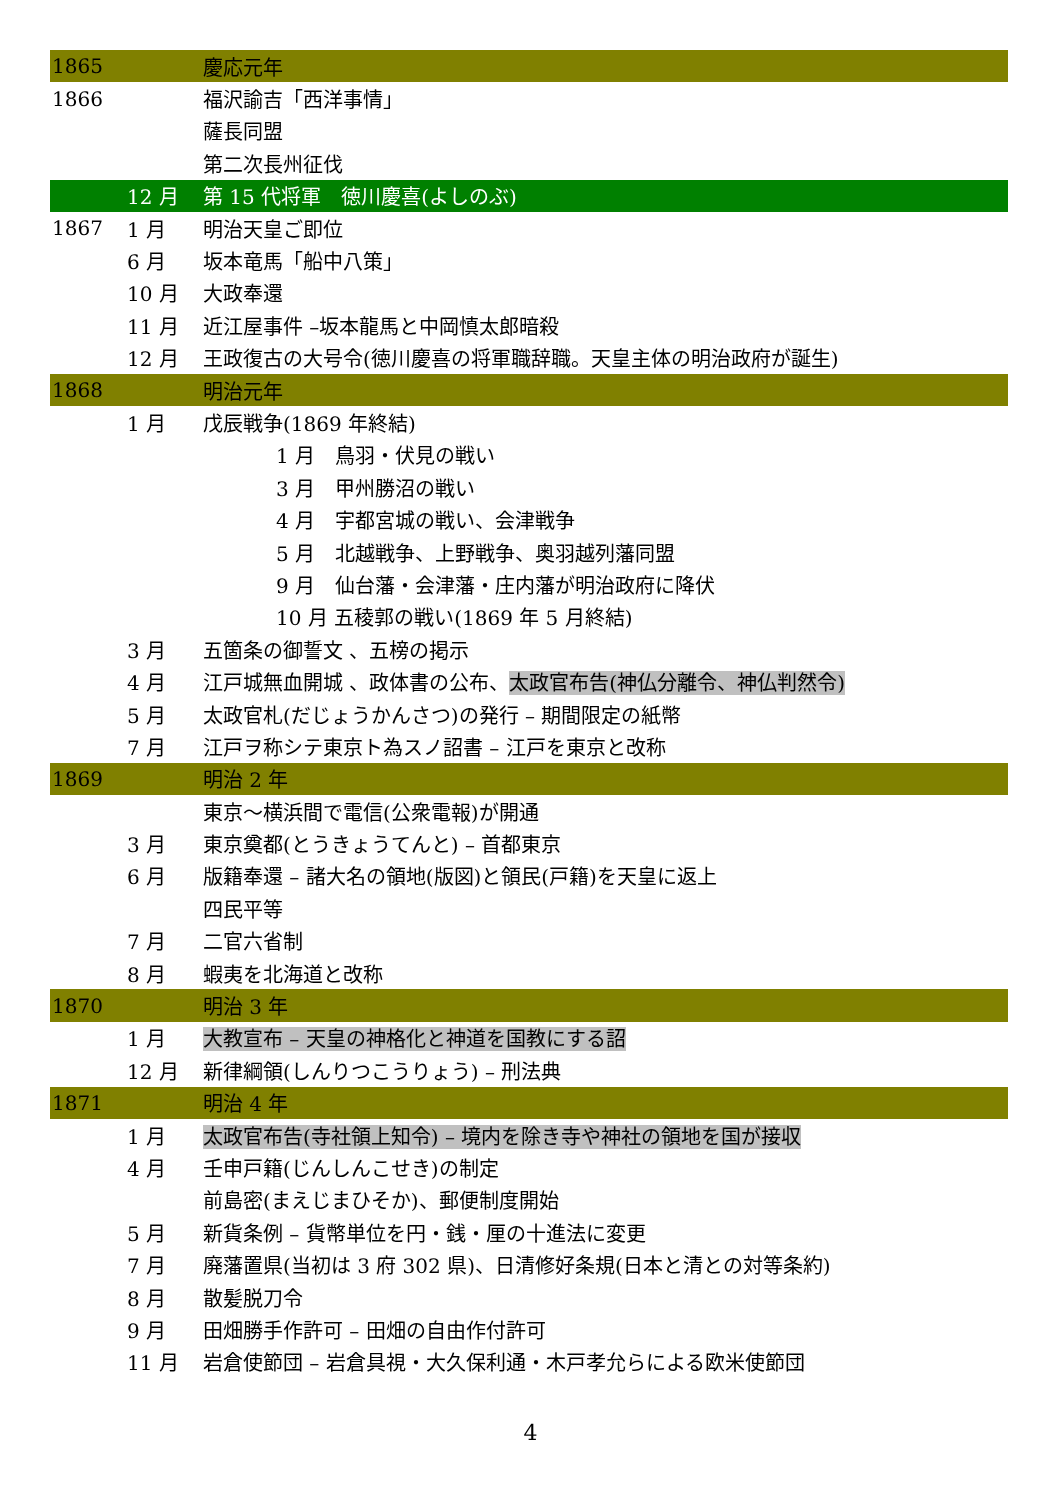| 1865 | | 慶応元年 |
| 1866 | | 福沢諭吉「西洋事情」 |
| | | 薩長同盟 |
| | | 第二次長州征伐 |
| | 12 月 | 第 15 代将軍 徳川慶喜(よしのぶ) |
| 1867 | 1 月 | 明治天皇ご即位 |
| | 6 月 | 坂本竜馬「船中八策」 |
| | 10 月 | 大政奉還 |
| | 11 月 | 近江屋事件 –坂本龍馬と中岡慎太郎暗殺 |
| | 12 月 | 王政復古の大号令(徳川慶喜の将軍職辞職。天皇主体の明治政府が誕生) |
| 1868 | | 明治元年 |
| | 1 月 | 戊辰戦争(1869 年終結) |
| | | 1 月 鳥羽・伏見の戦い |
| | | 3 月 甲州勝沼の戦い |
| | | 4 月 宇都宮城の戦い、会津戦争 |
| | | 5 月 北越戦争、上野戦争、奥羽越列藩同盟 |
| | | 9 月 仙台藩・会津藩・庄内藩が明治政府に降伏 |
| | | 10 月 五稜郭の戦い(1869 年 5 月終結) |
| | 3 月 | 五箇条の御誓文 、五榜の掲示 |
| | 4 月 | 江戸城無血開城 、政体書の公布、 太政官布告(神仏分離令、神仏判然令) |
| | 5 月 | 太政官札(だじょうかんさつ)の発行 – 期間限定の紙幣 |
| | 7 月 | 江戸ヲ称シテ東京ト為スノ詔書 – 江戸を東京と改称 |
| 1869 | | 明治 2 年 |
| | | 東京～横浜間で電信(公衆電報)が開通 |
| | 3 月 | 東京奠都(とうきょうてんと) – 首都東京 |
| | 6 月 | 版籍奉還 – 諸大名の領地(版図)と領民(戸籍)を天皇に返上 |
| | | 四民平等 |
| | 7 月 | 二官六省制 |
| | 8 月 | 蝦夷を北海道と改称 |
| 1870 | | 明治 3 年 |
| | 1 月 | 大教宣布 – 天皇の神格化と神道を国教にする詔 |
| | 12 月 | 新律綱領(しんりつこうりょう) – 刑法典 |
| 1871 | | 明治 4 年 |
| | 1 月 | 太政官布告(寺社領上知令) – 境内を除き寺や神社の領地を国が接収 |
| | 4 月 | 壬申戸籍(じんしんこせき)の制定 |
| | | 前島密(まえじまひそか)、郵便制度開始 |
| | 5 月 | 新貨条例 – 貨幣単位を円・銭・厘の十進法に変更 |
| | 7 月 | 廃藩置県(当初は 3 府 302 県)、日清修好条規(日本と清との対等条約) |
| | 8 月 | 散髪脱刀令 |
| | 9 月 | 田畑勝手作許可 – 田畑の自由作付許可 |
| | 11 月 | 岩倉使節団 – 岩倉具視・大久保利通・木戸孝允らによる欧米使節団 |
4